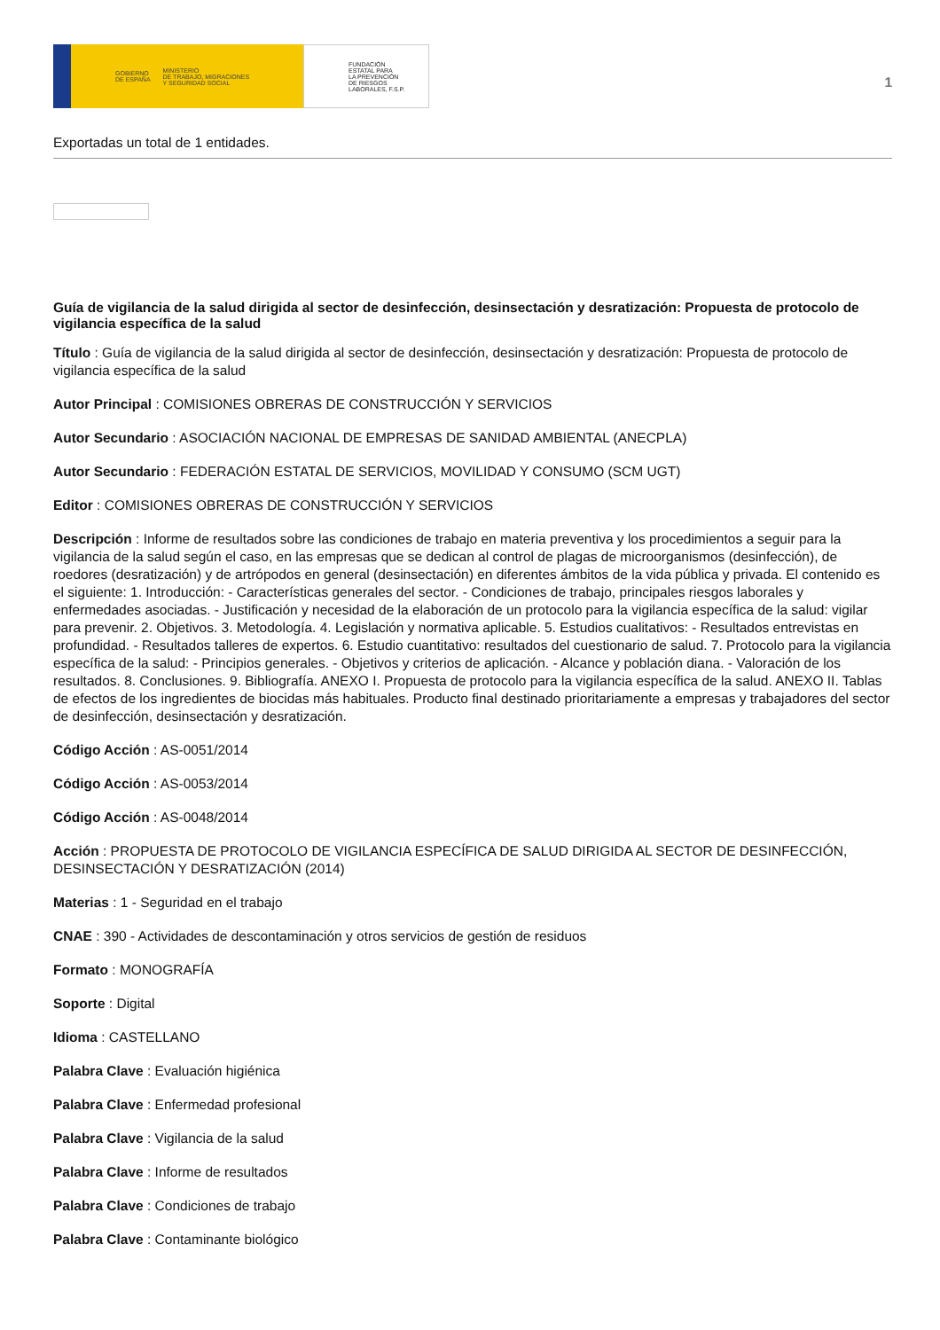GOBIERNO
DE ESPAÑA MINISTERIO
DE TRABAJO, MIGRACIONES
Y SEGURIDAD SOCIAL
FUNDACIÓN
ESTATAL PARA
LA PREVENCIÓN
DE RIESGOS
LABORALES, F.S.P.
1
Exportadas un total de 1 entidades.
Guía de vigilancia de la salud dirigida al sector de desinfección, desinsectación y desratización: Propuesta de protocolo de vigilancia específica de la salud
Título : Guía de vigilancia de la salud dirigida al sector de desinfección, desinsectación y desratización: Propuesta de protocolo de vigilancia específica de la salud
Autor Principal : COMISIONES OBRERAS DE CONSTRUCCIÓN Y SERVICIOS
Autor Secundario : ASOCIACIÓN NACIONAL DE EMPRESAS DE SANIDAD AMBIENTAL (ANECPLA)
Autor Secundario : FEDERACIÓN ESTATAL DE SERVICIOS, MOVILIDAD Y CONSUMO (SCM UGT)
Editor : COMISIONES OBRERAS DE CONSTRUCCIÓN Y SERVICIOS
Descripción : Informe de resultados sobre las condiciones de trabajo en materia preventiva y los procedimientos a seguir para la vigilancia de la salud según el caso, en las empresas que se dedican al control de plagas de microorganismos (desinfección), de roedores (desratización) y de artrópodos en general (desinsectación) en diferentes ámbitos de la vida pública y privada. El contenido es el siguiente: 1. Introducción: - Características generales del sector. - Condiciones de trabajo, principales riesgos laborales y enfermedades asociadas. - Justificación y necesidad de la elaboración de un protocolo para la vigilancia específica de la salud: vigilar para prevenir. 2. Objetivos. 3. Metodología. 4. Legislación y normativa aplicable. 5. Estudios cualitativos: - Resultados entrevistas en profundidad. - Resultados talleres de expertos. 6. Estudio cuantitativo: resultados del cuestionario de salud. 7. Protocolo para la vigilancia específica de la salud: - Principios generales. - Objetivos y criterios de aplicación. - Alcance y población diana. - Valoración de los resultados. 8. Conclusiones. 9. Bibliografía. ANEXO I. Propuesta de protocolo para la vigilancia específica de la salud. ANEXO II. Tablas de efectos de los ingredientes de biocidas más habituales. Producto final destinado prioritariamente a empresas y trabajadores del sector de desinfección, desinsectación y desratización.
Código Acción : AS-0051/2014
Código Acción : AS-0053/2014
Código Acción : AS-0048/2014
Acción : PROPUESTA DE PROTOCOLO DE VIGILANCIA ESPECÍFICA DE SALUD DIRIGIDA AL SECTOR DE DESINFECCIÓN, DESINSECTACIÓN Y DESRATIZACIÓN (2014)
Materias : 1 - Seguridad en el trabajo
CNAE : 390 - Actividades de descontaminación y otros servicios de gestión de residuos
Formato : MONOGRAFÍA
Soporte : Digital
Idioma : CASTELLANO
Palabra Clave : Evaluación higiénica
Palabra Clave : Enfermedad profesional
Palabra Clave : Vigilancia de la salud
Palabra Clave : Informe de resultados
Palabra Clave : Condiciones de trabajo
Palabra Clave : Contaminante biológico